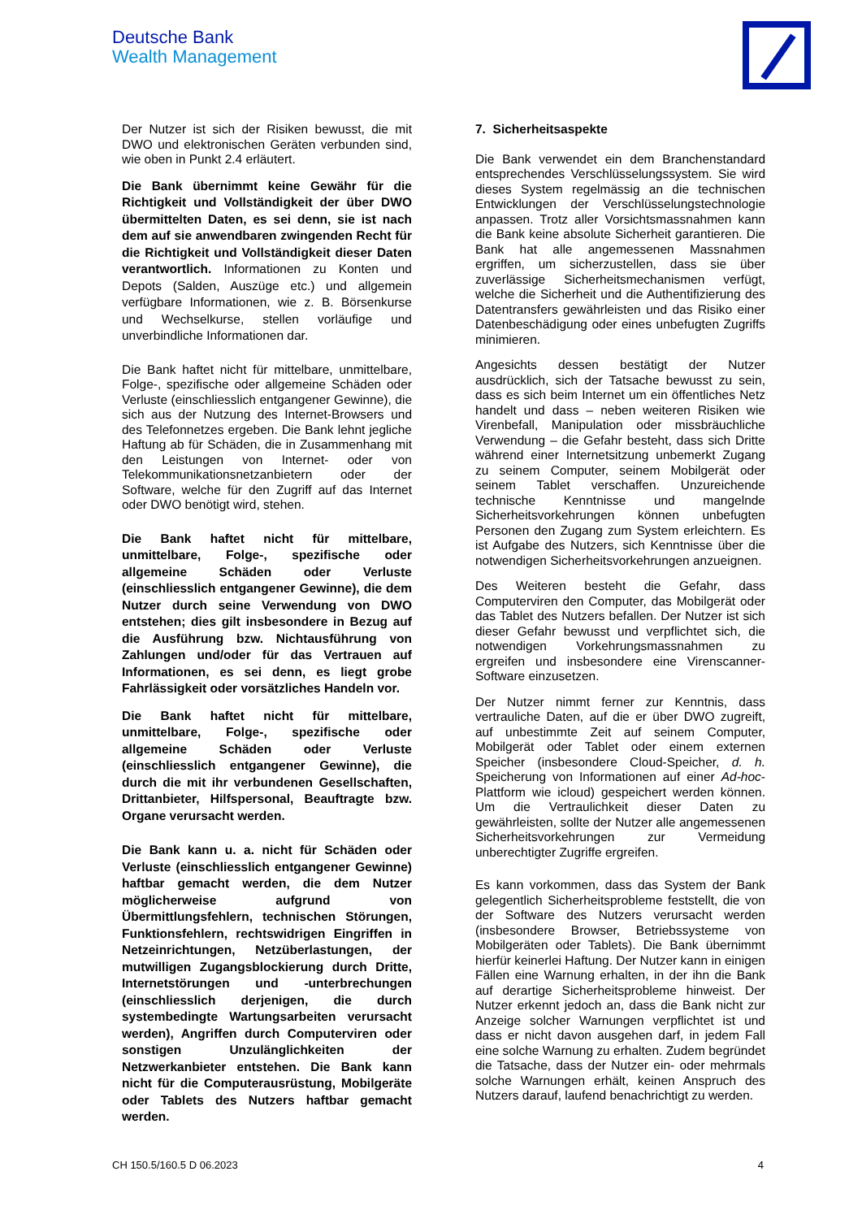Deutsche Bank
Wealth Management
Der Nutzer ist sich der Risiken bewusst, die mit DWO und elektronischen Geräten verbunden sind, wie oben in Punkt 2.4 erläutert.
Die Bank übernimmt keine Gewähr für die Richtigkeit und Vollständigkeit der über DWO übermittelten Daten, es sei denn, sie ist nach dem auf sie anwendbaren zwingenden Recht für die Richtigkeit und Vollständigkeit dieser Daten verantwortlich. Informationen zu Konten und Depots (Salden, Auszüge etc.) und allgemein verfügbare Informationen, wie z. B. Börsenkurse und Wechselkurse, stellen vorläufige und unverbindliche Informationen dar.
Die Bank haftet nicht für mittelbare, unmittelbare, Folge-, spezifische oder allgemeine Schäden oder Verluste (einschliesslich entgangener Gewinne), die sich aus der Nutzung des Internet-Browsers und des Telefonnetzes ergeben. Die Bank lehnt jegliche Haftung ab für Schäden, die in Zusammenhang mit den Leistungen von Internet- oder von Telekommunikationsnetzanbietern oder der Software, welche für den Zugriff auf das Internet oder DWO benötigt wird, stehen.
Die Bank haftet nicht für mittelbare, unmittelbare, Folge-, spezifische oder allgemeine Schäden oder Verluste (einschliesslich entgangener Gewinne), die dem Nutzer durch seine Verwendung von DWO entstehen; dies gilt insbesondere in Bezug auf die Ausführung bzw. Nichtausführung von Zahlungen und/oder für das Vertrauen auf Informationen, es sei denn, es liegt grobe Fahrlässigkeit oder vorsätzliches Handeln vor.
Die Bank haftet nicht für mittelbare, unmittelbare, Folge-, spezifische oder allgemeine Schäden oder Verluste (einschliesslich entgangener Gewinne), die durch die mit ihr verbundenen Gesellschaften, Drittanbieter, Hilfspersonal, Beauftragte bzw. Organe verursacht werden.
Die Bank kann u. a. nicht für Schäden oder Verluste (einschliesslich entgangener Gewinne) haftbar gemacht werden, die dem Nutzer möglicherweise aufgrund von Übermittlungsfehlern, technischen Störungen, Funktionsfehlern, rechtswidrigen Eingriffen in Netzeinrichtungen, Netzüberlastungen, der mutwilligen Zugangsblockierung durch Dritte, Internetstörungen und -unterbrechungen (einschliesslich derjenigen, die durch systembedingte Wartungsarbeiten verursacht werden), Angriffen durch Computerviren oder sonstigen Unzulänglichkeiten der Netzwerkanbieter entstehen. Die Bank kann nicht für die Computerausrüstung, Mobilgeräte oder Tablets des Nutzers haftbar gemacht werden.
7. Sicherheitsaspekte
Die Bank verwendet ein dem Branchenstandard entsprechendes Verschlüsselungssystem. Sie wird dieses System regelmässig an die technischen Entwicklungen der Verschlüsselungstechnologie anpassen. Trotz aller Vorsichtsmassnahmen kann die Bank keine absolute Sicherheit garantieren. Die Bank hat alle angemessenen Massnahmen ergriffen, um sicherzustellen, dass sie über zuverlässige Sicherheitsmechanismen verfügt, welche die Sicherheit und die Authentifizierung des Datentransfers gewährleisten und das Risiko einer Datenbeschädigung oder eines unbefugten Zugriffs minimieren.
Angesichts dessen bestätigt der Nutzer ausdrücklich, sich der Tatsache bewusst zu sein, dass es sich beim Internet um ein öffentliches Netz handelt und dass – neben weiteren Risiken wie Virenbefall, Manipulation oder missbräuchliche Verwendung – die Gefahr besteht, dass sich Dritte während einer Internetsitzung unbemerkt Zugang zu seinem Computer, seinem Mobilgerät oder seinem Tablet verschaffen. Unzureichende technische Kenntnisse und mangelnde Sicherheitsvorkehrungen können unbefugten Personen den Zugang zum System erleichtern. Es ist Aufgabe des Nutzers, sich Kenntnisse über die notwendigen Sicherheitsvorkehrungen anzueignen.
Des Weiteren besteht die Gefahr, dass Computerviren den Computer, das Mobilgerät oder das Tablet des Nutzers befallen. Der Nutzer ist sich dieser Gefahr bewusst und verpflichtet sich, die notwendigen Vorkehrungsmassnahmen zu ergreifen und insbesondere eine Virenscanner-Software einzusetzen.
Der Nutzer nimmt ferner zur Kenntnis, dass vertrauliche Daten, auf die er über DWO zugreift, auf unbestimmte Zeit auf seinem Computer, Mobilgerät oder Tablet oder einem externen Speicher (insbesondere Cloud-Speicher, d. h. Speicherung von Informationen auf einer Ad-hoc-Plattform wie icloud) gespeichert werden können. Um die Vertraulichkeit dieser Daten zu gewährleisten, sollte der Nutzer alle angemessenen Sicherheitsvorkehrungen zur Vermeidung unberechtigter Zugriffe ergreifen.
Es kann vorkommen, dass das System der Bank gelegentlich Sicherheitsprobleme feststellt, die von der Software des Nutzers verursacht werden (insbesondere Browser, Betriebssysteme von Mobilgeräten oder Tablets). Die Bank übernimmt hierfür keinerlei Haftung. Der Nutzer kann in einigen Fällen eine Warnung erhalten, in der ihn die Bank auf derartige Sicherheitsprobleme hinweist. Der Nutzer erkennt jedoch an, dass die Bank nicht zur Anzeige solcher Warnungen verpflichtet ist und dass er nicht davon ausgehen darf, in jedem Fall eine solche Warnung zu erhalten. Zudem begründet die Tatsache, dass der Nutzer ein- oder mehrmals solche Warnungen erhält, keinen Anspruch des Nutzers darauf, laufend benachrichtigt zu werden.
CH 150.5/160.5 D 06.2023 4